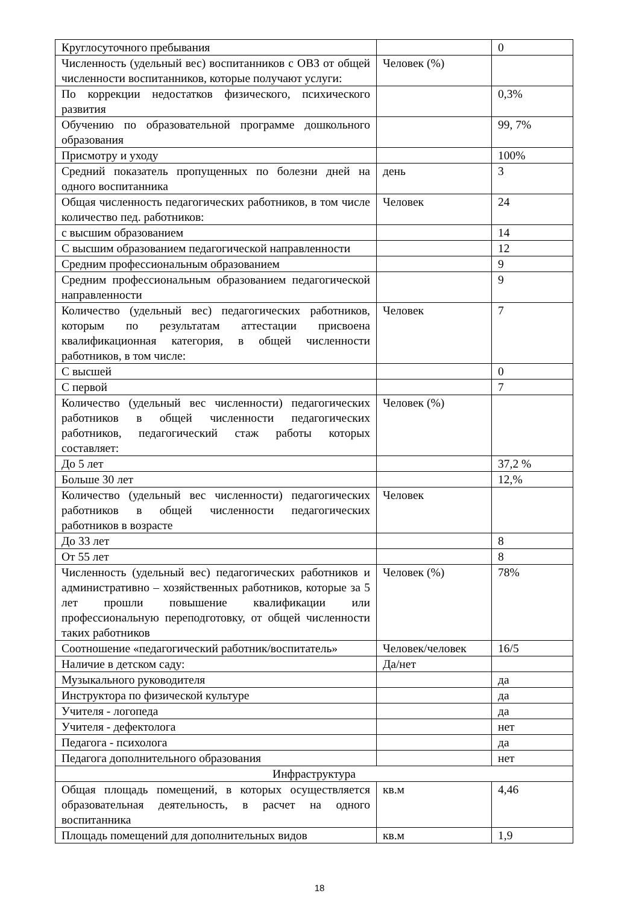| Круглосуточного пребывания | | 0 |
| Численность (удельный вес) воспитанников с ОВЗ от общей численности воспитанников, которые получают услуги: | Человек (%) | |
| По коррекции недостатков физического, психического развития | | 0,3% |
| Обучению по образовательной программе дошкольного образования | | 99, 7% |
| Присмотру и уходу | | 100% |
| Средний показатель пропущенных по болезни дней на одного воспитанника | день | 3 |
| Общая численность педагогических работников, в том числе количество пед. работников: | Человек | 24 |
| с высшим образованием | | 14 |
| С высшим образованием педагогической направленности | | 12 |
| Средним профессиональным образованием | | 9 |
| Средним профессиональным образованием педагогической направленности | | 9 |
| Количество (удельный вес) педагогических работников, которым по результатам аттестации присвоена квалификационная категория, в общей численности работников, в том числе: | Человек | 7 |
| С высшей | | 0 |
| С первой | | 7 |
| Количество (удельный вес численности) педагогических работников в общей численности педагогических работников, педагогический стаж работы которых составляет: | Человек (%) | |
| До 5 лет | | 37,2 % |
| Больше 30 лет | | 12,% |
| Количество (удельный вес численности) педагогических работников в общей численности педагогических работников в возрасте | Человек | |
| До 33 лет | | 8 |
| От 55 лет | | 8 |
| Численность (удельный вес) педагогических работников и административно – хозяйственных работников, которые за 5 лет прошли повышение квалификации или профессиональную переподготовку, от общей численности таких работников | Человек (%) | 78% |
| Соотношение «педагогический работник/воспитатель» | Человек/человек | 16/5 |
| Наличие в детском саду: | Да/нет | |
| Музыкального руководителя | | да |
| Инструктора по физической культуре | | да |
| Учителя - логопеда | | да |
| Учителя - дефектолога | | нет |
| Педагога - психолога | | да |
| Педагога дополнительного образования | | нет |
| Инфраструктура | | |
| Общая площадь помещений, в которых осуществляется образовательная деятельность, в расчет на одного воспитанника | кв.м | 4,46 |
| Площадь помещений для дополнительных видов | кв.м | 1,9 |
18